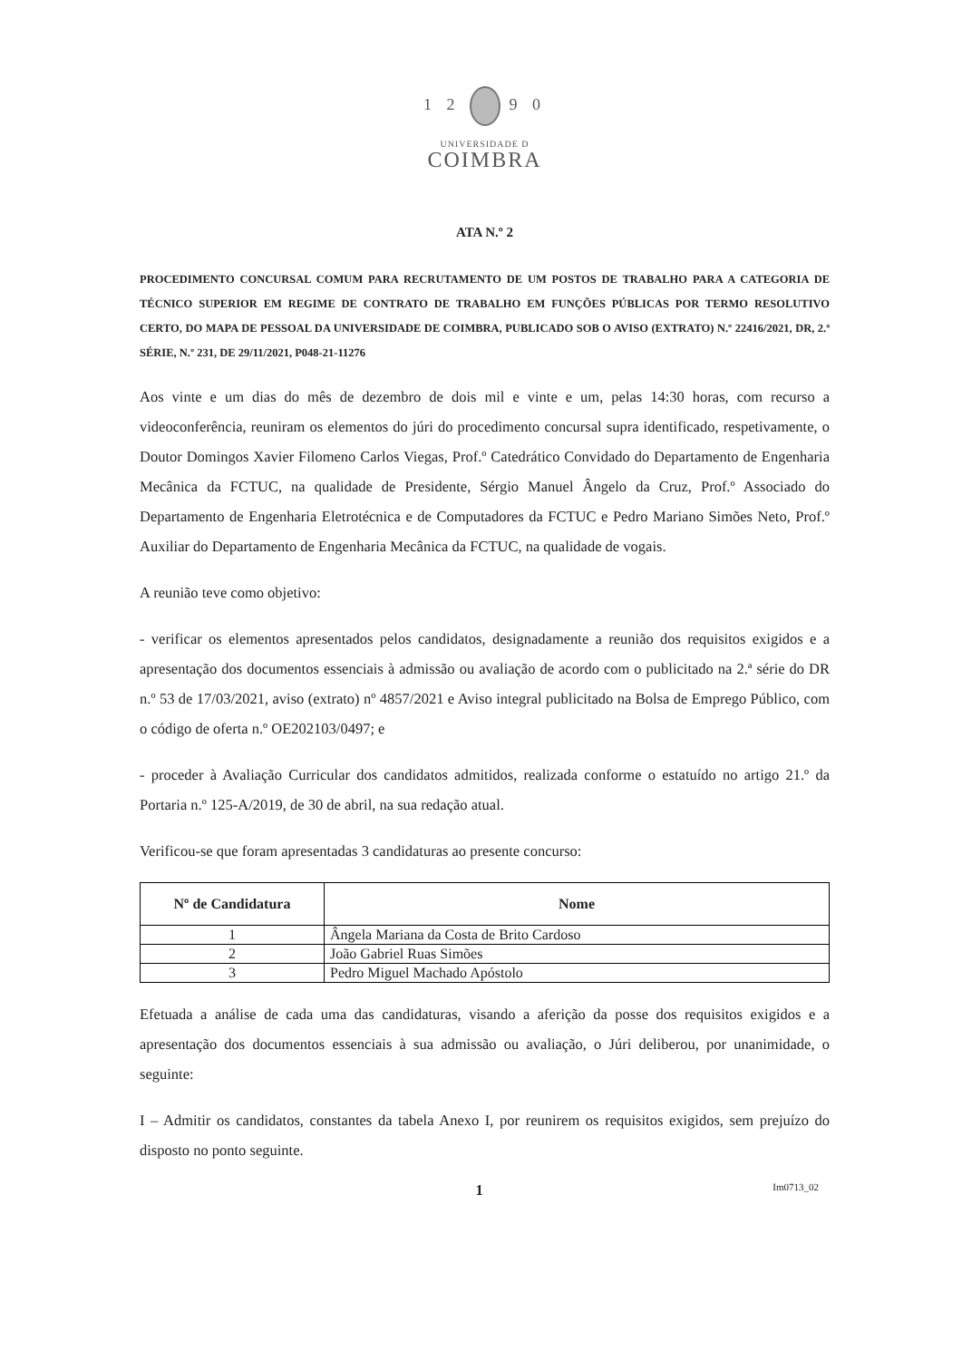1 2 9 0
UNIVERSIDADE D
COIMBRA
ATA N.º 2
PROCEDIMENTO CONCURSAL COMUM PARA RECRUTAMENTO DE UM POSTOS DE TRABALHO PARA A CATEGORIA DE TÉCNICO SUPERIOR EM REGIME DE CONTRATO DE TRABALHO EM FUNÇÕES PÚBLICAS POR TERMO RESOLUTIVO CERTO, DO MAPA DE PESSOAL DA UNIVERSIDADE DE COIMBRA, PUBLICADO SOB O AVISO (EXTRATO) N.º 22416/2021, DR, 2.ª SÉRIE, N.º 231, DE 29/11/2021, P048-21-11276
Aos vinte e um dias do mês de dezembro de dois mil e vinte e um, pelas 14:30 horas, com recurso a videoconferência, reuniram os elementos do júri do procedimento concursal supra identificado, respetivamente, o Doutor Domingos Xavier Filomeno Carlos Viegas, Prof.º Catedrático Convidado do Departamento de Engenharia Mecânica da FCTUC, na qualidade de Presidente, Sérgio Manuel Ângelo da Cruz, Prof.º Associado do Departamento de Engenharia Eletrotécnica e de Computadores da FCTUC e Pedro Mariano Simões Neto, Prof.º Auxiliar do Departamento de Engenharia Mecânica da FCTUC, na qualidade de vogais.
A reunião teve como objetivo:
- verificar os elementos apresentados pelos candidatos, designadamente a reunião dos requisitos exigidos e a apresentação dos documentos essenciais à admissão ou avaliação de acordo com o publicitado na 2.ª série do DR n.º 53 de 17/03/2021, aviso (extrato) nº 4857/2021 e Aviso integral publicitado na Bolsa de Emprego Público, com o código de oferta n.º OE202103/0497; e
- proceder à Avaliação Curricular dos candidatos admitidos, realizada conforme o estatuído no artigo 21.º da Portaria n.º 125-A/2019, de 30 de abril, na sua redação atual.
Verificou-se que foram apresentadas 3 candidaturas ao presente concurso:
| Nº de Candidatura | Nome |
| --- | --- |
| 1 | Ângela Mariana da Costa de Brito Cardoso |
| 2 | João Gabriel Ruas Simões |
| 3 | Pedro Miguel Machado Apóstolo |
Efetuada a análise de cada uma das candidaturas, visando a aferição da posse dos requisitos exigidos e a apresentação dos documentos essenciais à sua admissão ou avaliação, o Júri deliberou, por unanimidade, o seguinte:
I – Admitir os candidatos, constantes da tabela Anexo I, por reunirem os requisitos exigidos, sem prejuízo do disposto no ponto seguinte.
1 Im0713_02